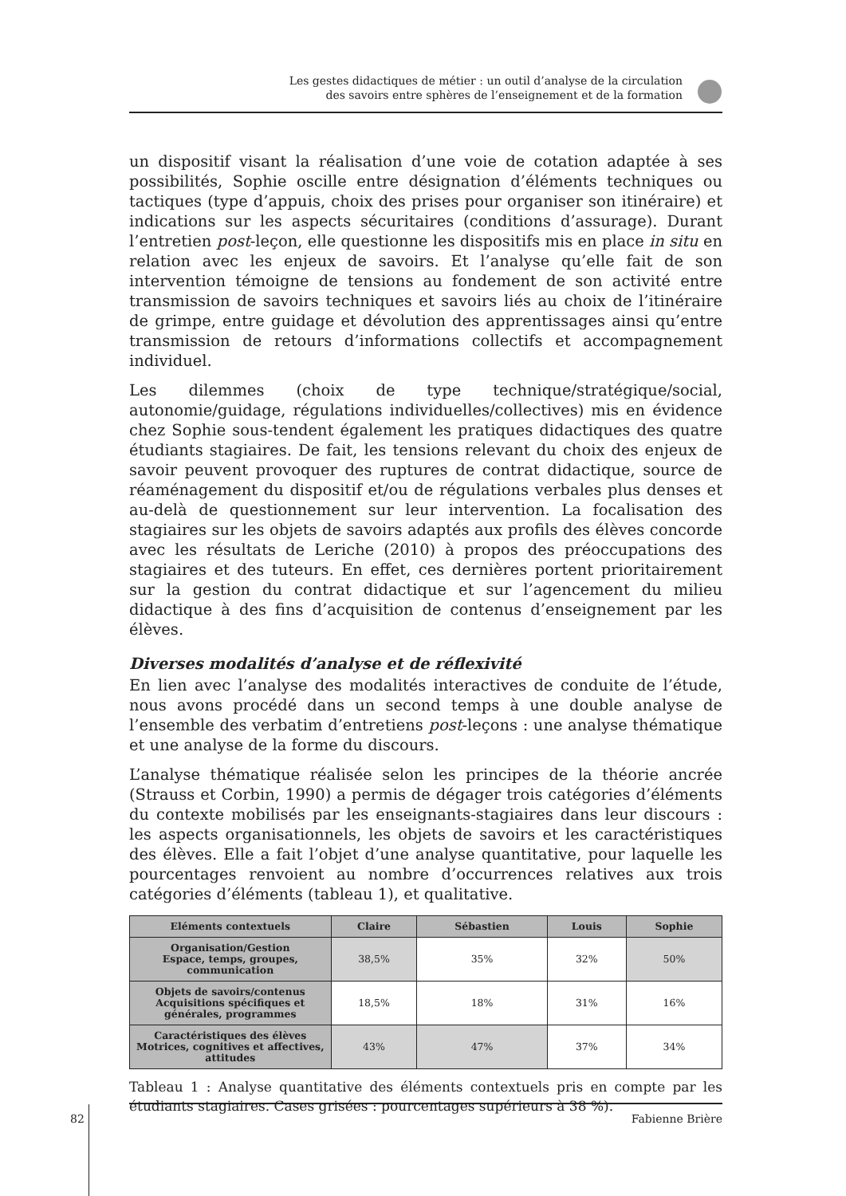Les gestes didactiques de métier : un outil d’analyse de la circulation
des savoirs entre sphères de l’enseignement et de la formation
un dispositif visant la réalisation d’une voie de cotation adaptée à ses possibilités, Sophie oscille entre désignation d’éléments techniques ou tactiques (type d’appuis, choix des prises pour organiser son itinéraire) et indications sur les aspects sécuritaires (conditions d’assurage). Durant l’entretien post-leçon, elle questionne les dispositifs mis en place in situ en relation avec les enjeux de savoirs. Et l’analyse qu’elle fait de son intervention témoigne de tensions au fondement de son activité entre transmission de savoirs techniques et savoirs liés au choix de l’itinéraire de grimpe, entre guidage et dévolution des apprentissages ainsi qu’entre transmission de retours d’informations collectifs et accompagnement individuel.
Les dilemmes (choix de type technique/stratégique/social, autonomie/guidage, régulations individuelles/collectives) mis en évidence chez Sophie sous-tendent également les pratiques didactiques des quatre étudiants stagiaires. De fait, les tensions relevant du choix des enjeux de savoir peuvent provoquer des ruptures de contrat didactique, source de réaménagement du dispositif et/ou de régulations verbales plus denses et au-delà de questionnement sur leur intervention. La focalisation des stagiaires sur les objets de savoirs adaptés aux profils des élèves concorde avec les résultats de Leriche (2010) à propos des préoccupations des stagiaires et des tuteurs. En effet, ces dernières portent prioritairement sur la gestion du contrat didactique et sur l’agencement du milieu didactique à des fins d’acquisition de contenus d’enseignement par les élèves.
Diverses modalités d’analyse et de réflexivité
En lien avec l’analyse des modalités interactives de conduite de l’étude, nous avons procédé dans un second temps à une double analyse de l’ensemble des verbatim d’entretiens post-leçons : une analyse thématique et une analyse de la forme du discours.
L’analyse thématique réalisée selon les principes de la théorie ancrée (Strauss et Corbin, 1990) a permis de dégager trois catégories d’éléments du contexte mobilisés par les enseignants-stagiaires dans leur discours : les aspects organisationnels, les objets de savoirs et les caractéristiques des élèves. Elle a fait l’objet d’une analyse quantitative, pour laquelle les pourcentages renvoient au nombre d’occurrences relatives aux trois catégories d’éléments (tableau 1), et qualitative.
| Eléments contextuels | Claire | Sébastien | Louis | Sophie |
| --- | --- | --- | --- | --- |
| Organisation/Gestion Espace, temps, groupes, communication | 38,5% | 35% | 32% | 50% |
| Objets de savoirs/contenus Acquisitions spécifiques et générales, programmes | 18,5% | 18% | 31% | 16% |
| Caractéristiques des élèves Motrices, cognitives et affectives, attitudes | 43% | 47% | 37% | 34% |
Tableau 1 : Analyse quantitative des éléments contextuels pris en compte par les étudiants stagiaires. Cases grisées : pourcentages supérieurs à 38 %).
82 Fabienne Brière